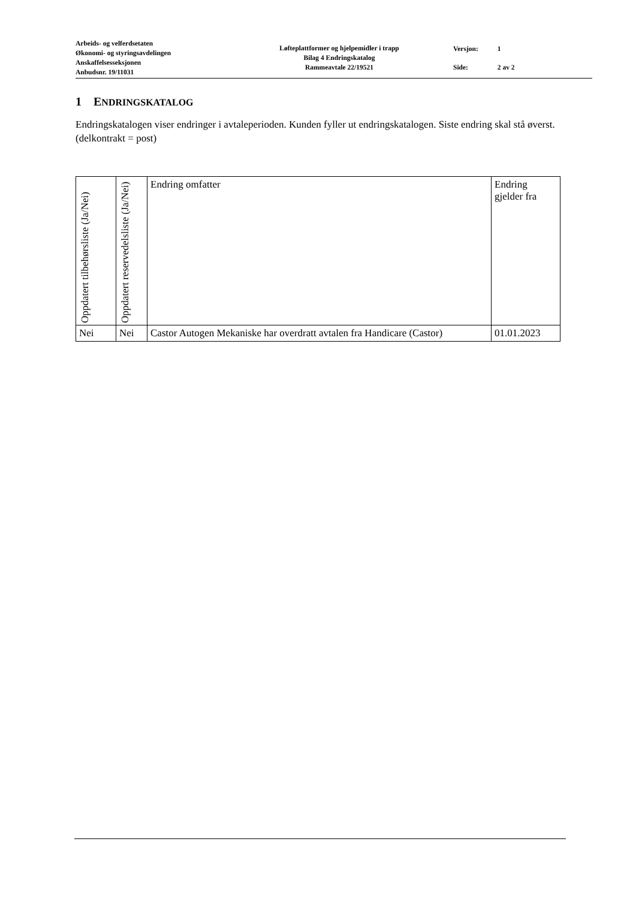Arbeids- og velferdsetaten
Økonomi- og styringsavdelingen
Anskaffelsesseksjonen
Anbudsnr. 19/11031
Løfteplattformer og hjelpemidler i trapp
Bilag 4 Endringskatalog
Rammeavtale 22/19521
| Versjon: | 1 |
| Side: | 2 av 2 |
1 ENDRINGSKATALOG
Endringskatalogen viser endringer i avtaleperioden. Kunden fyller ut endringskatalogen. Siste endring skal stå øverst. (delkontrakt = post)
| Oppdatert tilbehørsliste (Ja/Nei) | Oppdatert reservedelsliste (Ja/Nei) | Endring omfatter | Endring gjelder fra |
| --- | --- | --- | --- |
| Nei | Nei | Castor Autogen Mekaniske har overdratt avtalen fra Handicare (Castor) | 01.01.2023 |